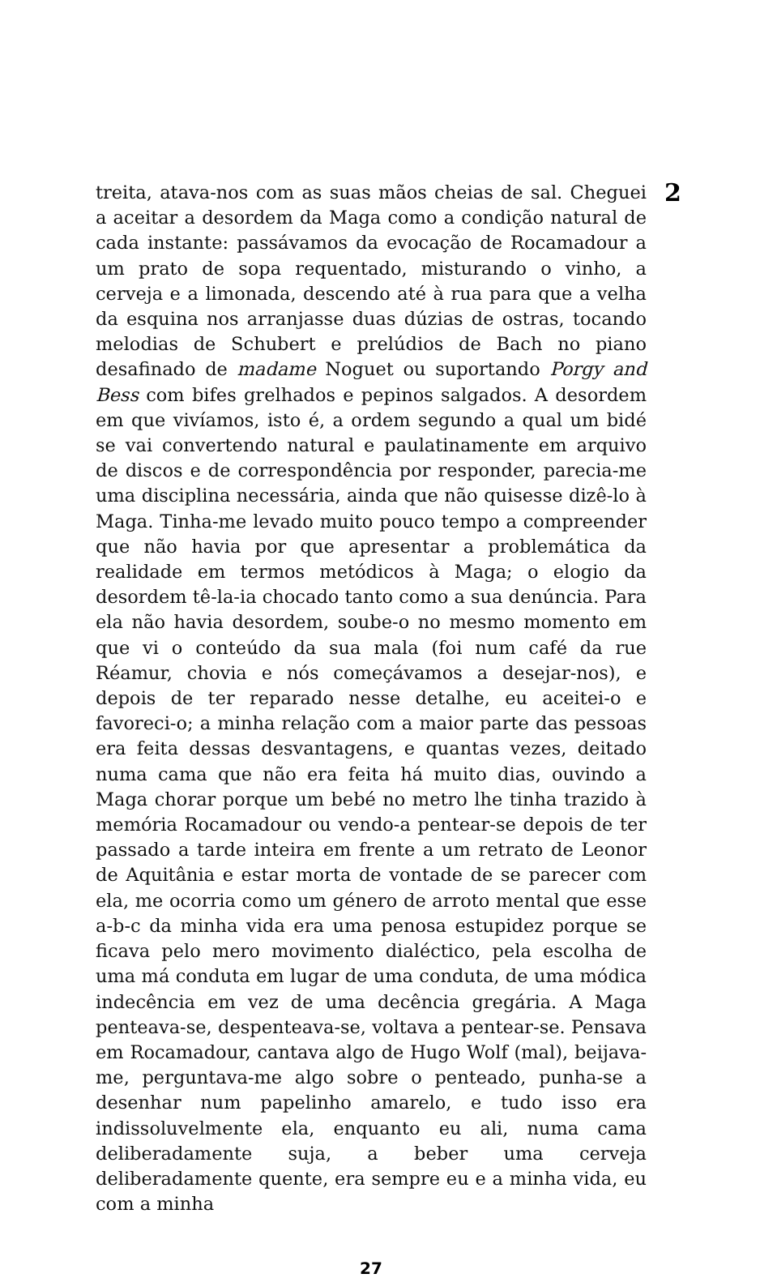treita, atava-nos com as suas mãos cheias de sal. Cheguei a aceitar a desordem da Maga como a condição natural de cada instante: passávamos da evocação de Rocamadour a um prato de sopa requentado, misturando o vinho, a cerveja e a limonada, descendo até à rua para que a velha da esquina nos arranjasse duas dúzias de ostras, tocando melodias de Schubert e prelúdios de Bach no piano desafinado de madame Noguet ou suportando Porgy and Bess com bifes grelhados e pepinos salgados. A desordem em que vivíamos, isto é, a ordem segundo a qual um bidé se vai convertendo natural e paulatinamente em arquivo de discos e de correspondência por responder, parecia-me uma disciplina necessária, ainda que não quisesse dizê-lo à Maga. Tinha-me levado muito pouco tempo a compreender que não havia por que apresentar a problemática da realidade em termos metódicos à Maga; o elogio da desordem tê-la-ia chocado tanto como a sua denúncia. Para ela não havia desordem, soube-o no mesmo momento em que vi o conteúdo da sua mala (foi num café da rue Réamur, chovia e nós começávamos a desejar-nos), e depois de ter reparado nesse detalhe, eu aceitei-o e favoreci-o; a minha relação com a maior parte das pessoas era feita dessas desvantagens, e quantas vezes, deitado numa cama que não era feita há muito dias, ouvindo a Maga chorar porque um bebé no metro lhe tinha trazido à memória Rocamadour ou vendo-a pentear-se depois de ter passado a tarde inteira em frente a um retrato de Leonor de Aquitânia e estar morta de vontade de se parecer com ela, me ocorria como um género de arroto mental que esse a-b-c da minha vida era uma penosa estupidez porque se ficava pelo mero movimento dialéctico, pela escolha de uma má conduta em lugar de uma conduta, de uma módica indecência em vez de uma decência gregária. A Maga penteava-se, despenteava-se, voltava a pentear-se. Pensava em Rocamadour, cantava algo de Hugo Wolf (mal), beijava-me, perguntava-me algo sobre o penteado, punha-se a desenhar num papelinho amarelo, e tudo isso era indissoluvelmente ela, enquanto eu ali, numa cama deliberadamente suja, a beber uma cerveja deliberadamente quente, era sempre eu e a minha vida, eu com a minha
2
27